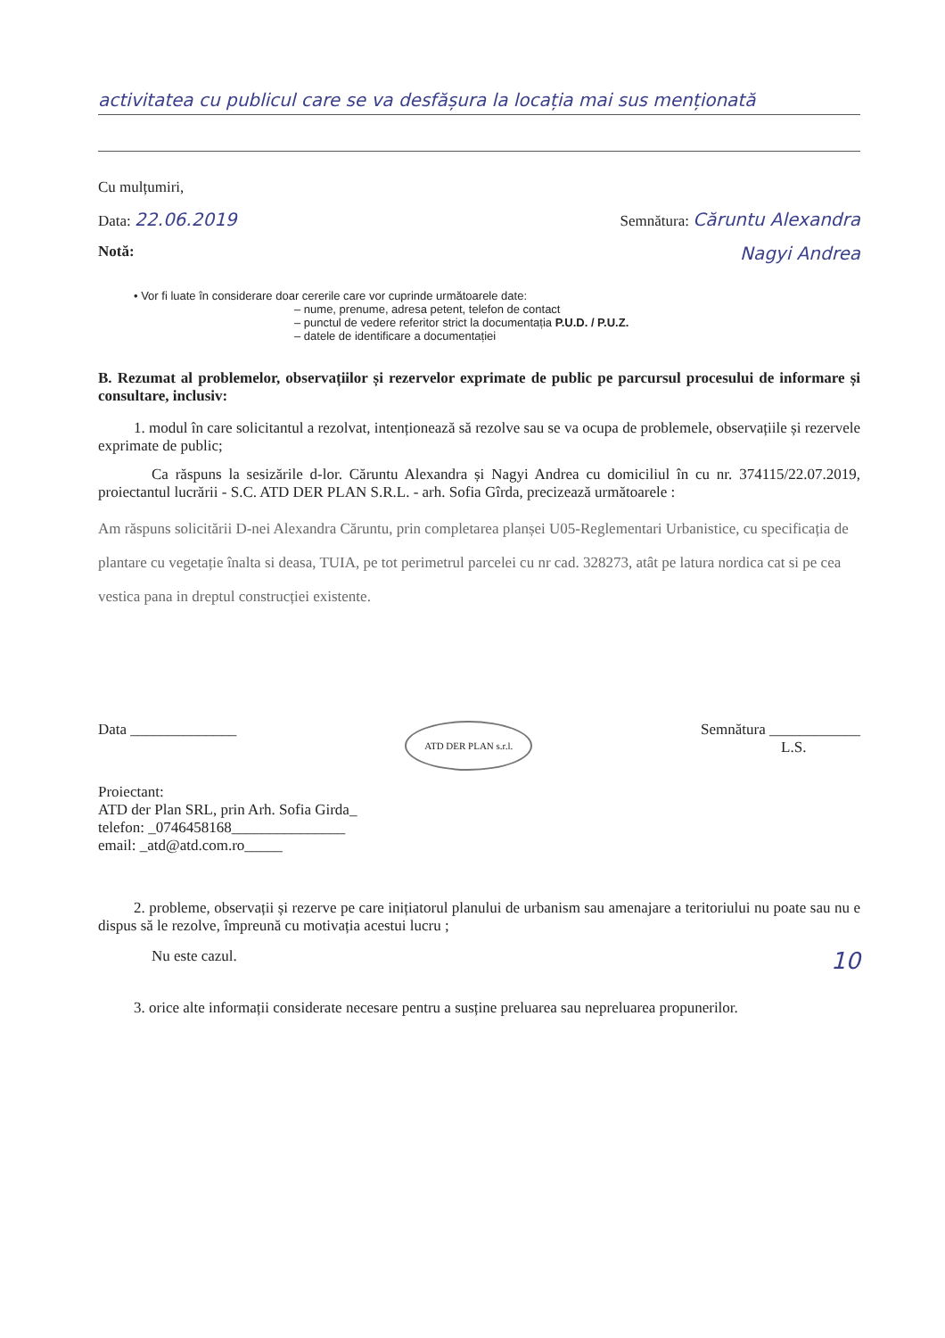activitatea cu publicul care se va desfășura la locația mai sus menționată
Cu mulțumiri,
Data: 22.06.2019 Semnătura: Căruntu Alexandra
Notă: Nagyi Andrea
• Vor fi luate în considerare doar cererile care vor cuprinde următoarele date:
– nume, prenume, adresa petent, telefon de contact
– punctul de vedere referitor strict la documentația P.U.D. / P.U.Z.
– datele de identificare a documentației
B. Rezumat al problemelor, observațiilor și rezervelor exprimate de public pe parcursul procesului de informare și consultare, inclusiv:
1. modul în care solicitantul a rezolvat, intenționează să rezolve sau se va ocupa de problemele, observațiile și rezervele exprimate de public;
Ca răspuns la sesizările d-lor. Căruntu Alexandra și Nagyi Andrea cu domiciliul în cu nr. 374115/22.07.2019, proiectantul lucrării - S.C. ATD DER PLAN S.R.L. - arh. Sofia Gîrda, precizează următoarele :
Am răspuns solicitării D-nei Alexandra Căruntu, prin completarea planșei U05-Reglementari Urbanistice, cu specificația de plantare cu vegetație înalta si deasa, TUIA, pe tot perimetrul parcelei cu nr cad. 328273, atât pe latura nordica cat si pe cea vestica pana in dreptul construcției existente.
Data ______________ ATD DER PLAN s.r.l. Semnătura ____________
L.S.
Proiectant:
ATD der Plan SRL, prin Arh. Sofia Girda_
telefon: _0746458168_______________
email: _atd@atd.com.ro_____
2. probleme, observații și rezerve pe care inițiatorul planului de urbanism sau amenajare a teritoriului nu poate sau nu e dispus să le rezolve, împreună cu motivația acestui lucru ;
Nu este cazul. 10
3. orice alte informații considerate necesare pentru a susține preluarea sau nepreluarea propunerilor.